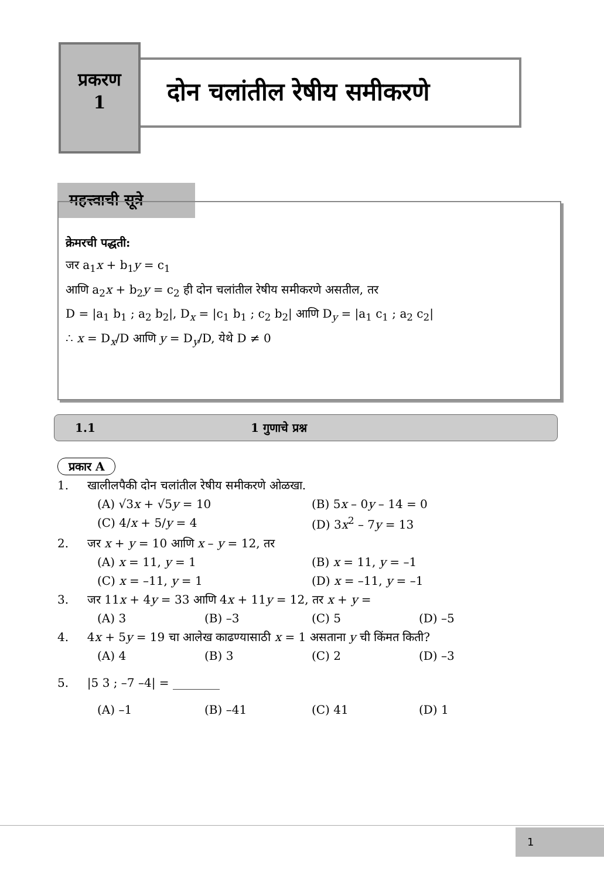प्रकरण
1
दोन चलांतील रेषीय समीकरणे
महत्त्वाची सूत्रे
क्रेमरची पद्धती:
जर a<sub>1</sub>x + b<sub>1</sub>y = c<sub>1</sub>
आणि a<sub>2</sub>x + b<sub>2</sub>y = c<sub>2</sub> ही दोन चलांतील रेषीय समीकरणे असतील, तर
D = |a<sub>1</sub> b<sub>1</sub> ; a<sub>2</sub> b<sub>2</sub>|, D<sub>x</sub> = |c<sub>1</sub> b<sub>1</sub> ; c<sub>2</sub> b<sub>2</sub>| आणि D<sub>y</sub> = |a<sub>1</sub> c<sub>1</sub> ; a<sub>2</sub> c<sub>2</sub>|
∴ x = D<sub>x</sub>/D आणि y = D<sub>y</sub>/D, येथे D ≠ 0
1.1 1 गुणाचे प्रश्न
प्रकार A
1. खालीलपैकी दोन चलांतील रेषीय समीकरणे ओळखा.
(A) √3x + √5y = 10 (B) 5x – 0y – 14 = 0
(C) 4/x + 5/y = 4 (D) 3x<sup>2</sup> – 7y = 13
2. जर x + y = 10 आणि x – y = 12, तर
(A) x = 11, y = 1 (B) x = 11, y = –1
(C) x = –11, y = 1 (D) x = –11, y = –1
3. जर 11x + 4y = 33 आणि 4x + 11y = 12, तर x + y =
(A) 3 (B) –3 (C) 5 (D) –5
4. 4x + 5y = 19 चा आलेख काढण्यासाठी x = 1 असताना y ची किंमत किती?
(A) 4 (B) 3 (C) 2 (D) –3
5. |5 3 ; –7 –4| = ________
(A) –1 (B) –41 (C) 41 (D) 1
1